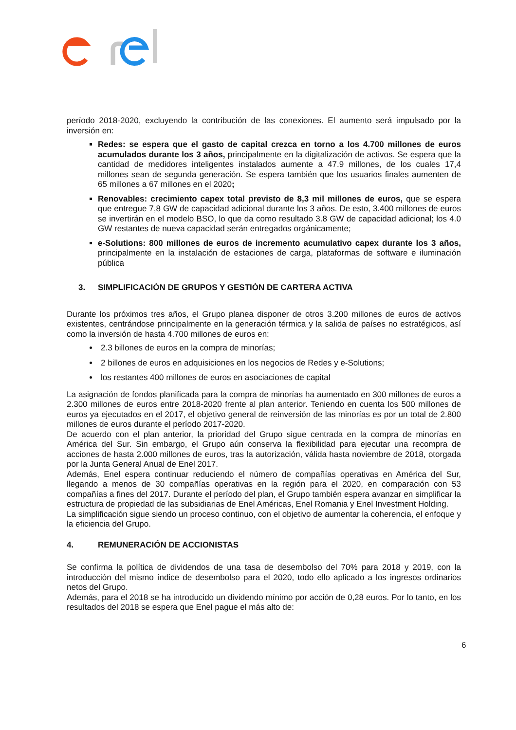período 2018-2020, excluyendo la contribución de las conexiones. El aumento será impulsado por la inversión en:
Redes: se espera que el gasto de capital crezca en torno a los 4.700 millones de euros acumulados durante los 3 años, principalmente en la digitalización de activos. Se espera que la cantidad de medidores inteligentes instalados aumente a 47.9 millones, de los cuales 17,4 millones sean de segunda generación. Se espera también que los usuarios finales aumenten de 65 millones a 67 millones en el 2020;
Renovables: crecimiento capex total previsto de 8,3 mil millones de euros, que se espera que entregue 7,8 GW de capacidad adicional durante los 3 años. De esto, 3.400 millones de euros se invertirán en el modelo BSO, lo que da como resultado 3.8 GW de capacidad adicional; los 4.0 GW restantes de nueva capacidad serán entregados orgánicamente;
e-Solutions: 800 millones de euros de incremento acumulativo capex durante los 3 años, principalmente en la instalación de estaciones de carga, plataformas de software e iluminación pública
3. SIMPLIFICACIÓN DE GRUPOS Y GESTIÓN DE CARTERA ACTIVA
Durante los próximos tres años, el Grupo planea disponer de otros 3.200 millones de euros de activos existentes, centrándose principalmente en la generación térmica y la salida de países no estratégicos, así como la inversión de hasta 4.700 millones de euros en:
2.3 billones de euros en la compra de minorías;
2 billones de euros en adquisiciones en los negocios de Redes y e-Solutions;
los restantes 400 millones de euros en asociaciones de capital
La asignación de fondos planificada para la compra de minorías ha aumentado en 300 millones de euros a 2.300 millones de euros entre 2018-2020 frente al plan anterior. Teniendo en cuenta los 500 millones de euros ya ejecutados en el 2017, el objetivo general de reinversión de las minorías es por un total de 2.800 millones de euros durante el período 2017-2020.
De acuerdo con el plan anterior, la prioridad del Grupo sigue centrada en la compra de minorías en América del Sur. Sin embargo, el Grupo aún conserva la flexibilidad para ejecutar una recompra de acciones de hasta 2.000 millones de euros, tras la autorización, válida hasta noviembre de 2018, otorgada por la Junta General Anual de Enel 2017.
Además, Enel espera continuar reduciendo el número de compañías operativas en América del Sur, llegando a menos de 30 compañías operativas en la región para el 2020, en comparación con 53 compañías a fines del 2017. Durante el período del plan, el Grupo también espera avanzar en simplificar la estructura de propiedad de las subsidiarias de Enel Américas, Enel Romania y Enel Investment Holding.
La simplificación sigue siendo un proceso continuo, con el objetivo de aumentar la coherencia, el enfoque y la eficiencia del Grupo.
4. REMUNERACIÓN DE ACCIONISTAS
Se confirma la política de dividendos de una tasa de desembolso del 70% para 2018 y 2019, con la introducción del mismo índice de desembolso para el 2020, todo ello aplicado a los ingresos ordinarios netos del Grupo.
Además, para el 2018 se ha introducido un dividendo mínimo por acción de 0,28 euros. Por lo tanto, en los resultados del 2018 se espera que Enel pague el más alto de:
6